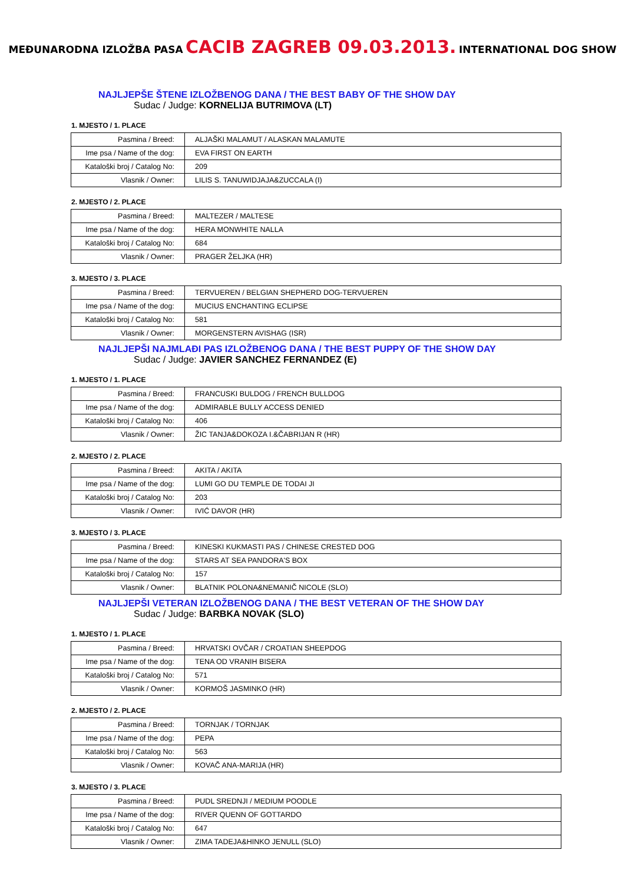MEĐUNARODNA IZLOŽBA PASA CACIB ZAGREB 09.03.2013. INTERNATIONAL DOG SHOW
NAJLJEPŠE ŠTENE IZLOŽBENOG DANA / THE BEST BABY OF THE SHOW DAY
Sudac / Judge: KORNELIJA BUTRIMOVA (LT)
1. MJESTO / 1. PLACE
| Pasmina / Breed: | ALJAŠKI MALAMUT / ALASKAN MALAMUTE |
| Ime psa / Name of the dog: | EVA FIRST ON EARTH |
| Kataloški broj / Catalog No: | 209 |
| Vlasnik / Owner: | LILIS S. TANUWIDJAJA&ZUCCALA (I) |
2. MJESTO / 2. PLACE
| Pasmina / Breed: | MALTEZER / MALTESE |
| Ime psa / Name of the dog: | HERA MONWHITE NALLA |
| Kataloški broj / Catalog No: | 684 |
| Vlasnik / Owner: | PRAGER ŽELJKA (HR) |
3. MJESTO / 3. PLACE
| Pasmina / Breed: | TERVUEREN / BELGIAN SHEPHERD DOG-TERVUEREN |
| Ime psa / Name of the dog: | MUCIUS ENCHANTING ECLIPSE |
| Kataloški broj / Catalog No: | 581 |
| Vlasnik / Owner: | MORGENSTERN AVISHAG (ISR) |
NAJLJEPŠI NAJMLAĐI PAS IZLOŽBENOG DANA / THE BEST PUPPY OF THE SHOW DAY
Sudac / Judge: JAVIER SANCHEZ FERNANDEZ (E)
1. MJESTO / 1. PLACE
| Pasmina / Breed: | FRANCUSKI BULDOG / FRENCH BULLDOG |
| Ime psa / Name of the dog: | ADMIRABLE BULLY ACCESS DENIED |
| Kataloški broj / Catalog No: | 406 |
| Vlasnik / Owner: | ŽIC TANJA&DOKOZA I.&ČABRIJAN R (HR) |
2. MJESTO / 2. PLACE
| Pasmina / Breed: | AKITA / AKITA |
| Ime psa / Name of the dog: | LUMI GO DU TEMPLE DE TODAI JI |
| Kataloški broj / Catalog No: | 203 |
| Vlasnik / Owner: | IVIĆ DAVOR (HR) |
3. MJESTO / 3. PLACE
| Pasmina / Breed: | KINESKI KUKMASTI PAS / CHINESE CRESTED DOG |
| Ime psa / Name of the dog: | STARS AT SEA PANDORA'S BOX |
| Kataloški broj / Catalog No: | 157 |
| Vlasnik / Owner: | BLATNIK POLONA&NEMANIČ NICOLE (SLO) |
NAJLJEPŠI VETERAN IZLOŽBENOG DANA / THE BEST VETERAN OF THE SHOW DAY
Sudac / Judge: BARBKA NOVAK (SLO)
1. MJESTO / 1. PLACE
| Pasmina / Breed: | HRVATSKI OVČAR / CROATIAN SHEEPDOG |
| Ime psa / Name of the dog: | TENA OD VRANIH BISERA |
| Kataloški broj / Catalog No: | 571 |
| Vlasnik / Owner: | KORMOŠ JASMINKO (HR) |
2. MJESTO / 2. PLACE
| Pasmina / Breed: | TORNJAK / TORNJAK |
| Ime psa / Name of the dog: | PEPA |
| Kataloški broj / Catalog No: | 563 |
| Vlasnik / Owner: | KOVAČ ANA-MARIJA (HR) |
3. MJESTO / 3. PLACE
| Pasmina / Breed: | PUDL SREDNJI / MEDIUM POODLE |
| Ime psa / Name of the dog: | RIVER QUENN OF GOTTARDO |
| Kataloški broj / Catalog No: | 647 |
| Vlasnik / Owner: | ZIMA TADEJA&HINKO JENULL (SLO) |